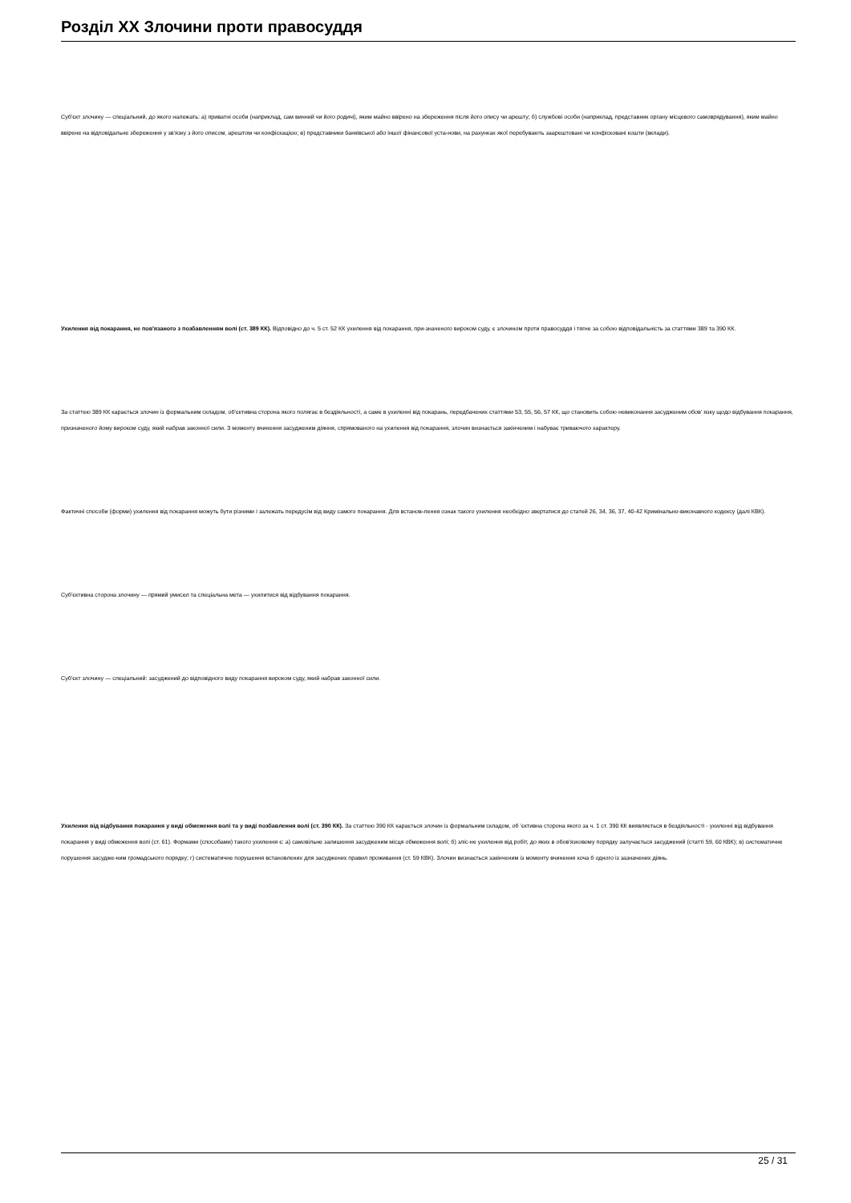Розділ XX Злочини проти правосуддя
Суб'єкт злочину — спеціальний, до якого належать: а) приватні особи (наприклад, сам винний чи його родичі), яким майно ввірено на збереження після його опису чи арешту; б) службові особи (наприклад, представник органу місцевого самоврядування), яким майно ввірене на відповідальне збереження у зв'язку з його описом, арештом чи конфіскацією; в) представники банківської або іншої фінансової уста-нови, на рахунках якої перебувають заарештовані чи конфісковані кошти (вклади).
Ухилення від покарання, не пов'язаного з позбавленням волі (ст. 389 КК). Відповідно до ч. 5 ст. 52 КК ухилення від покарання, при-значеного вироком суду, є злочином проти правосуддя і тягне за собою відповідальність за статтями 389 та 390 КК.
За статтею 389 КК карається злочин із формальним складом, об'єктивна сторона якого полягає в бездіяльності, а саме в ухиленні від покарань, передбачених статтями 53, 55, 56, 57 КК, що становить собою невиконання засудженим обов' язку щодо відбування покарання, призначеного йому вироком суду, який набрав законної сили. З моменту вчинення засудженим діяння, спрямованого на ухилення від покарання, злочин визнається закінченим і набуває триваючого характеру.
Фактичні способи (форми) ухилення від покарання можуть бути різними і залежать передусім від виду самого покарання. Для встанов-лення ознак такого ухилення необхідно звертатися до статей 26, 34, 36, 37, 40-42 Кримінально-виконавчого кодексу (далі КВК).
Суб'єктивна сторона злочину — прямий умисел та спеціальна мета — ухилитися від відбування покарання.
Суб'єкт злочину — спеціальний: засуджений до відповідного виду покарання вироком суду, який набрав законної сили.
Ухилення від відбування покарання у виді обмеження волі та у виді позбавлення волі (ст. 390 КК). За статтею 390 КК карається злочин із формальним складом, об 'єктивна сторона якого за ч. 1 ст. 390 КК виявляється в бездіяльності - ухиленні від відбування покарання у виді обмеження волі (ст. 61). Формами (способами) такого ухилення є: а) самовільне залишення засудженим місця обмеження волі; б) зліс-не ухилення від робіт, до яких в обов'язковому порядку залучається засуджений (статті 59, 60 КВК); в) систематичне порушення засудже-ним громадського порядку; г) систематичне порушення встановлених для засуджених правил проживання (ст. 59 КВК). Злочин визнається закінченим із моменту вчинення хоча б одного із зазначених діянь.
25 / 31